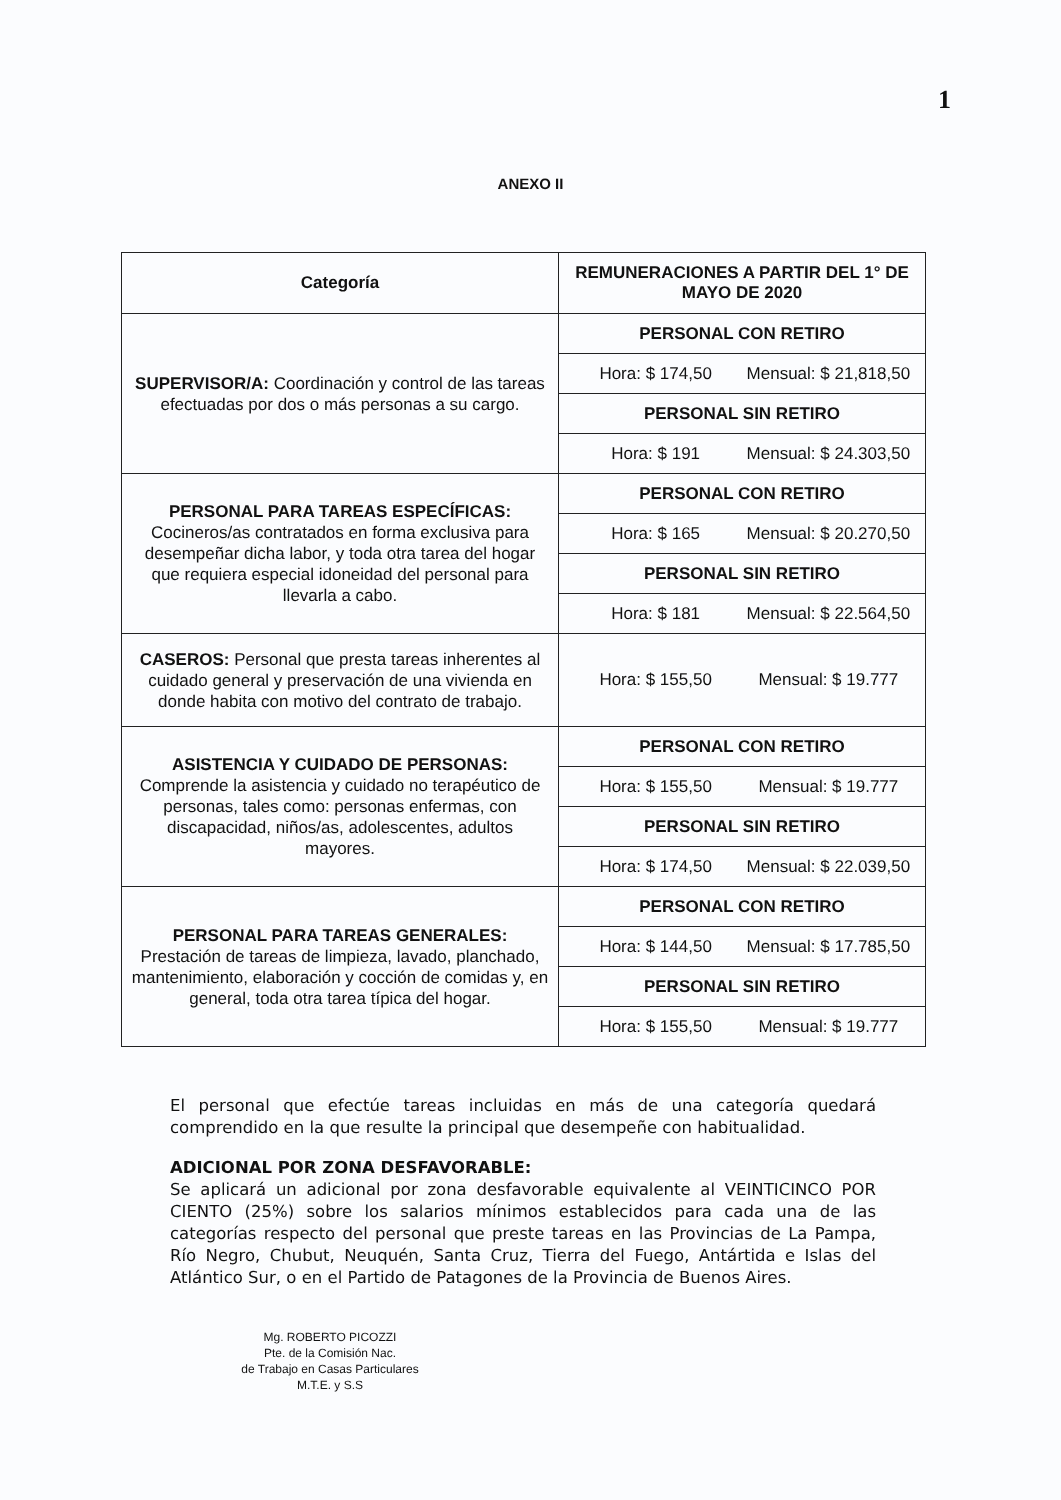1
ANEXO II
| Categoría | REMUNERACIONES A PARTIR DEL 1° DE MAYO DE 2020 |
| --- | --- |
| SUPERVISOR/A: Coordinación y control de las tareas efectuadas por dos o más personas a su cargo. | PERSONAL CON RETIRO |
| | Hora: $ 174,50 Mensual: $ 21,818,50 |
| | PERSONAL SIN RETIRO |
| | Hora: $ 191 Mensual: $ 24.303,50 |
| PERSONAL PARA TAREAS ESPECÍFICAS: Cocineros/as contratados en forma exclusiva para desempeñar dicha labor, y toda otra tarea del hogar que requiera especial idoneidad del personal para llevarla a cabo. | PERSONAL CON RETIRO |
| | Hora: $ 165 Mensual: $ 20.270,50 |
| | PERSONAL SIN RETIRO |
| | Hora: $ 181 Mensual: $ 22.564,50 |
| CASEROS: Personal que presta tareas inherentes al cuidado general y preservación de una vivienda en donde habita con motivo del contrato de trabajo. | Hora: $ 155,50 Mensual: $ 19.777 |
| ASISTENCIA Y CUIDADO DE PERSONAS: Comprende la asistencia y cuidado no terapéutico de personas, tales como: personas enfermas, con discapacidad, niños/as, adolescentes, adultos mayores. | PERSONAL CON RETIRO |
| | Hora: $ 155,50 Mensual: $ 19.777 |
| | PERSONAL SIN RETIRO |
| | Hora: $ 174,50 Mensual: $ 22.039,50 |
| PERSONAL PARA TAREAS GENERALES: Prestación de tareas de limpieza, lavado, planchado, mantenimiento, elaboración y cocción de comidas y, en general, toda otra tarea típica del hogar. | PERSONAL CON RETIRO |
| | Hora: $ 144,50 Mensual: $ 17.785,50 |
| | PERSONAL SIN RETIRO |
| | Hora: $ 155,50 Mensual: $ 19.777 |
El personal que efectúe tareas incluidas en más de una categoría quedará comprendido en la que resulte la principal que desempeñe con habitualidad.
ADICIONAL POR ZONA DESFAVORABLE:
Se aplicará un adicional por zona desfavorable equivalente al VEINTICINCO POR CIENTO (25%) sobre los salarios mínimos establecidos para cada una de las categorías respecto del personal que preste tareas en las Provincias de La Pampa, Río Negro, Chubut, Neuquén, Santa Cruz, Tierra del Fuego, Antártida e Islas del Atlántico Sur, o en el Partido de Patagones de la Provincia de Buenos Aires.
Mg. ROBERTO PICOZZI
Pte. de la Comisión Nac.
de Trabajo en Casas Particulares
M.T.E. y S.S